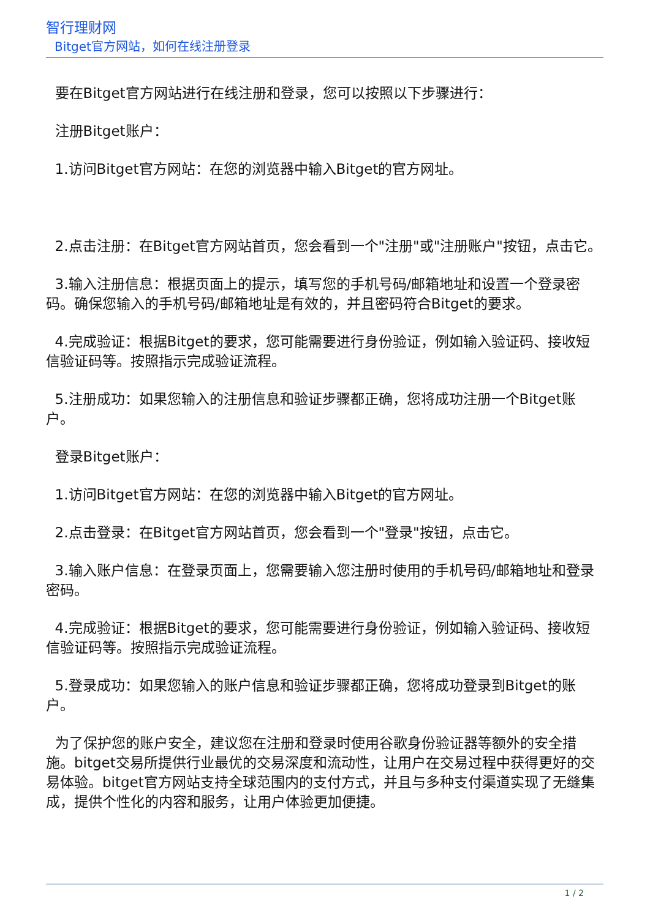智行理财网
Bitget官方网站，如何在线注册登录
要在Bitget官方网站进行在线注册和登录，您可以按照以下步骤进行：
注册Bitget账户：
1.访问Bitget官方网站：在您的浏览器中输入Bitget的官方网址。
2.点击注册：在Bitget官方网站首页，您会看到一个"注册"或"注册账户"按钮，点击它。
3.输入注册信息：根据页面上的提示，填写您的手机号码/邮箱地址和设置一个登录密码。确保您输入的手机号码/邮箱地址是有效的，并且密码符合Bitget的要求。
4.完成验证：根据Bitget的要求，您可能需要进行身份验证，例如输入验证码、接收短信验证码等。按照指示完成验证流程。
5.注册成功：如果您输入的注册信息和验证步骤都正确，您将成功注册一个Bitget账户。
登录Bitget账户：
1.访问Bitget官方网站：在您的浏览器中输入Bitget的官方网址。
2.点击登录：在Bitget官方网站首页，您会看到一个"登录"按钮，点击它。
3.输入账户信息：在登录页面上，您需要输入您注册时使用的手机号码/邮箱地址和登录密码。
4.完成验证：根据Bitget的要求，您可能需要进行身份验证，例如输入验证码、接收短信验证码等。按照指示完成验证流程。
5.登录成功：如果您输入的账户信息和验证步骤都正确，您将成功登录到Bitget的账户。
为了保护您的账户安全，建议您在注册和登录时使用谷歌身份验证器等额外的安全措施。bitget交易所提供行业最优的交易深度和流动性，让用户在交易过程中获得更好的交易体验。bitget官方网站支持全球范围内的支付方式，并且与多种支付渠道实现了无缝集成，提供个性化的内容和服务，让用户体验更加便捷。
1 / 2